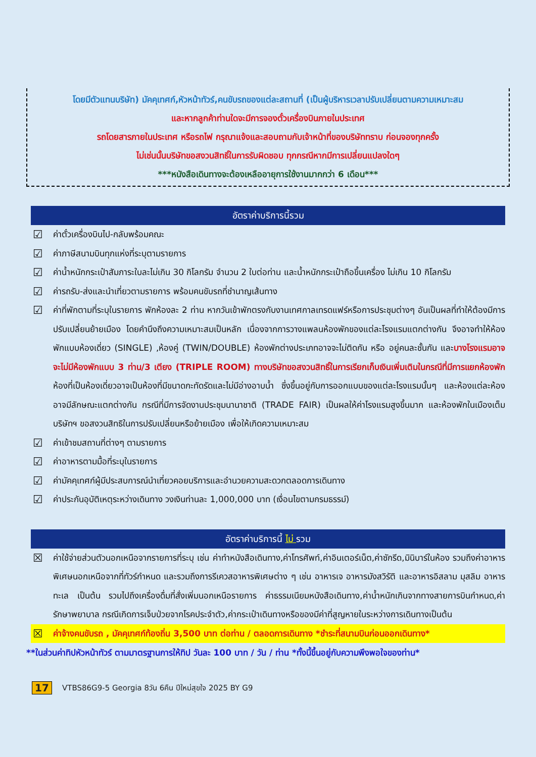โดยมีตัวแทนบริษัท) มัคคุเทศก์,หัวหน้าทัวร์,คนขับรถของแต่ละสถานที่ (เป็นผู้บริหารเวลาปรับเปลี่ยนตามความเหมาะสม
และหากลูกค้าท่านใดจะมีการจองตั๋วเครื่องบินภายในประเทศ
รถโดยสารภายในประเทศ หรือรถไฟ กรุณาแจ้งและสอบถามกับเจ้าหน้าที่ของบริษัททราบ ก่อนจองทุกครั้ง
ไม่เช่นนั้นบริษัทขอสงวนสิทธิ์ในการรับผิดชอบ ทุกกรณีหากมีการเปลี่ยนแปลงใดๆ
***หนังสือเดินทางจะต้องเหลืออายุการใช้งานมากกว่า 6 เดือน***
อัตราค่าบริการนี้รวม
☑ ค่าตั๋วเครื่องบินไป-กลับพร้อมคณะ
☑ ค่าภาษีสนามบินทุกแห่งที่ระบุตามรายการ
☑ ค่าน้ำหนักกระเป๋าสัมภาระใบละไม่เกิน 30 กิโลกรัม จำนวน 2 ใบต่อท่าน และน้ำหนักกระเป๋าถือขึ้นเครื่อง ไม่เกิน 10 กิโลกรัม
☑ ค่ารถรับ-ส่งและนำเที่ยวตามรายการ พร้อมคนขับรถที่ชำนาญเส้นทาง
☑ ค่าที่พักตามที่ระบุในรายการ พักห้องละ 2 ท่าน หากวันเข้าพักตรงกับงานเทศกาลเทรดแฟร์หรือการประชุมต่างๆ อันเป็นผลที่ทำให้ต้องมีการปรับเปลี่ยนย้ายเมือง โดยคำนึงถึงความเหมาะสมเป็นหลัก เนื่องจากการวางแพลนห้องพักของแต่ละโรงแรมแตกต่างกัน จึงอาจทำให้ห้องพักแบบห้องเดี่ยว (SINGLE) ,ห้องคู่ (TWIN/DOUBLE) ห้องพักต่างประเภทอาจจะไม่ติดกัน หรือ อยู่คนละชั้นกัน และบางโรงแรมอาจจะไม่มีห้องพักแบบ 3 ท่าน/3 เตียง (TRIPLE ROOM) ทางบริษัทขอสงวนสิทธิ์ในการเรียกเก็บเงินเพิ่มเติมในกรณีที่มีการแยกห้องพัก ห้องที่เป็นห้องเดี่ยวอาจเป็นห้องที่มีขนาดกะทัดรัดและไม่มีอ่างอาบน้ำ ซึ่งขึ้นอยู่กับการออกแบบของแต่ละโรงแรมนั้นๆ และห้องแต่ละห้องอาจมีลักษณะแตกต่างกัน กรณีที่มีการจัดงานประชุมนานาชาติ (TRADE FAIR) เป็นผลให้ค่าโรงแรมสูงขึ้นมาก และห้องพักในเมืองเต็ม บริษัทฯ ขอสงวนสิทธิในการปรับเปลี่ยนหรือย้ายเมือง เพื่อให้เกิดความเหมาะสม
☑ ค่าเข้าชมสถานที่ต่างๆ ตามรายการ
☑ ค่าอาหารตามมื้อที่ระบุในรายการ
☑ ค่ามัคคุเทศก์ผู้มีประสบการณ์นำเที่ยวคอยบริการและอำนวยความสะดวกตลอดการเดินทาง
☑ ค่าประกันอุบัติเหตุระหว่างเดินทาง วงเงินท่านละ 1,000,000 บาท (เงื่อนไขตามกรมธรรม์)
อัตราค่าบริการนี้ ไม่ รวม
☒ ค่าใช้จ่ายส่วนตัวนอกเหนือจากรายการที่ระบุ เช่น ค่าทำหนังสือเดินทาง,ค่าโทรศัพท์,ค่าอินเตอร์เน็ต,ค่าซักรีด,มินิบาร์ในห้อง รวมถึงค่าอาหารพิเศษนอกเหนือจากที่ทัวร์กำหนด และรวมถึงการรีเควสอาหารพิเศษต่าง ๆ เช่น อาหารเจ อาหารมังสวิรัติ และอาหารอิสลาม มุสลิม อาหารทะเล เป็นต้น รวมไปถึงเครื่องดื่มที่สั่งเพิ่มนอกเหนือรายการ ค่าธรรมเนียมหนังสือเดินทาง,ค่าน้ำหนักเกินจากทางสายการบินกำหนด,ค่ารักษาพยาบาล กรณีเกิดการเจ็บป่วยจากโรคประจำตัว,ค่ากระเป๋าเดินทางหรือของมีค่าที่สูญหายในระหว่างการเดินทางเป็นต้น
☒ ค่าจ้างคนขับรถ , มัคคุเทศก์ท้องถิ่น 3,500 บาท ต่อท่าน / ตลอดการเดินทาง *ชำระที่สนามบินก่อนออกเดินทาง*
**ในส่วนค่าทิปหัวหน้าทัวร์ ตามมาตรฐานการให้ทิป วันละ 100 บาท / วัน / ท่าน *ทั้งนี้ขึ้นอยู่กับความพึงพอใจของท่าน*
17 VTBS86G9-5 Georgia 8วัน 6คืน ปีใหม่สุขใจ 2025 BY G9